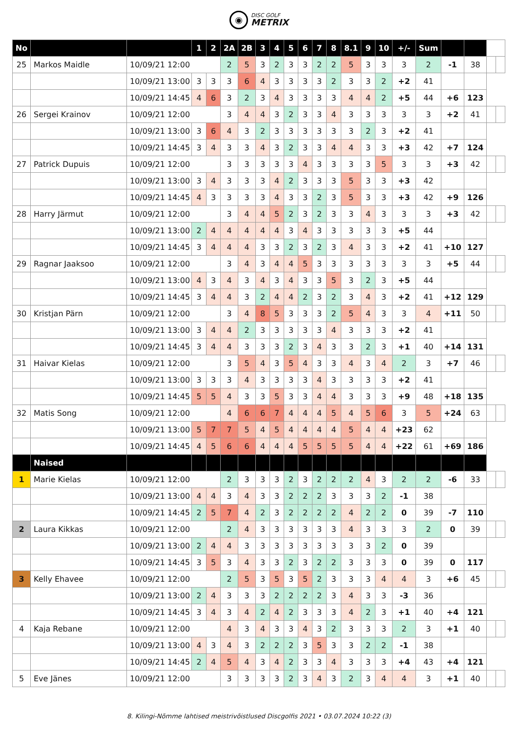◉
DISC GOLF
METRIX
| No | | | 1 | 2 | 2A | 2B | 3 | 4 | 5 | 6 | 7 | 8 | 8.1 | 9 | 10 | +/- | Sum | | | | |
| --- | --- | --- | --- | --- | --- | --- | --- | --- | --- | --- | --- | --- | --- | --- | --- | --- | --- | --- | --- | --- | --- |
| 25 | Markos Maidle | 10/09/21 12:00 | | | 2 | 5 | 3 | 2 | 3 | 3 | 2 | 2 | 5 | 3 | 3 | 3 | 2 | -1 | 38 | | |
| | | 10/09/21 13:00 | 3 | 3 | 3 | 6 | 4 | 3 | 3 | 3 | 3 | 2 | 3 | 3 | 2 | +2 | 41 | | | | |
| | | 10/09/21 14:45 | 4 | 6 | 3 | 2 | 3 | 4 | 3 | 3 | 3 | 3 | 4 | 4 | 2 | +5 | 44 | +6 | 123 | | |
| 26 | Sergei Krainov | 10/09/21 12:00 | | | 3 | 4 | 4 | 3 | 2 | 3 | 3 | 4 | 3 | 3 | 3 | 3 | 3 | +2 | 41 | | |
| | | 10/09/21 13:00 | 3 | 6 | 4 | 3 | 2 | 3 | 3 | 3 | 3 | 3 | 3 | 2 | 3 | +2 | 41 | | | | |
| | | 10/09/21 14:45 | 3 | 4 | 3 | 3 | 4 | 3 | 2 | 3 | 3 | 4 | 4 | 3 | 3 | +3 | 42 | +7 | 124 | | |
| 27 | Patrick Dupuis | 10/09/21 12:00 | | | 3 | 3 | 3 | 3 | 3 | 4 | 3 | 3 | 3 | 3 | 5 | 3 | 3 | +3 | 42 | | |
| | | 10/09/21 13:00 | 3 | 4 | 3 | 3 | 3 | 4 | 2 | 3 | 3 | 3 | 5 | 3 | 3 | +3 | 42 | | | | |
| | | 10/09/21 14:45 | 4 | 3 | 3 | 3 | 3 | 4 | 3 | 3 | 2 | 3 | 5 | 3 | 3 | +3 | 42 | +9 | 126 | | |
| 28 | Harry Järmut | 10/09/21 12:00 | | | 3 | 4 | 4 | 5 | 2 | 3 | 2 | 3 | 3 | 4 | 3 | 3 | 3 | +3 | 42 | | |
| | | 10/09/21 13:00 | 2 | 4 | 4 | 4 | 4 | 4 | 3 | 4 | 3 | 3 | 3 | 3 | 3 | +5 | 44 | | | | |
| | | 10/09/21 14:45 | 3 | 4 | 4 | 4 | 3 | 3 | 2 | 3 | 2 | 3 | 4 | 3 | 3 | +2 | 41 | +10 | 127 | | |
| 29 | Ragnar Jaaksoo | 10/09/21 12:00 | | | 3 | 4 | 3 | 4 | 4 | 5 | 3 | 3 | 3 | 3 | 3 | 3 | 3 | +5 | 44 | | |
| | | 10/09/21 13:00 | 4 | 3 | 4 | 3 | 4 | 3 | 4 | 3 | 3 | 5 | 3 | 2 | 3 | +5 | 44 | | | | |
| | | 10/09/21 14:45 | 3 | 4 | 4 | 3 | 2 | 4 | 4 | 2 | 3 | 2 | 3 | 4 | 3 | +2 | 41 | +12 | 129 | | |
| 30 | Kristjan Pärn | 10/09/21 12:00 | | | 3 | 4 | 8 | 5 | 3 | 3 | 3 | 2 | 5 | 4 | 3 | 3 | 4 | +11 | 50 | | |
| | | 10/09/21 13:00 | 3 | 4 | 4 | 2 | 3 | 3 | 3 | 3 | 3 | 4 | 3 | 3 | 3 | +2 | 41 | | | | |
| | | 10/09/21 14:45 | 3 | 4 | 4 | 3 | 3 | 3 | 2 | 3 | 4 | 3 | 3 | 2 | 3 | +1 | 40 | +14 | 131 | | |
| 31 | Haivar Kielas | 10/09/21 12:00 | | | 3 | 5 | 4 | 3 | 5 | 4 | 3 | 3 | 4 | 3 | 4 | 2 | 3 | +7 | 46 | | |
| | | 10/09/21 13:00 | 3 | 3 | 3 | 4 | 3 | 3 | 3 | 3 | 4 | 3 | 3 | 3 | 3 | +2 | 41 | | | | |
| | | 10/09/21 14:45 | 5 | 5 | 4 | 3 | 3 | 5 | 3 | 3 | 4 | 4 | 3 | 3 | 3 | +9 | 48 | +18 | 135 | | |
| 32 | Matis Song | 10/09/21 12:00 | | | 4 | 6 | 6 | 7 | 4 | 4 | 4 | 5 | 4 | 5 | 6 | 3 | 5 | +24 | 63 | | |
| | | 10/09/21 13:00 | 5 | 7 | 7 | 5 | 4 | 5 | 4 | 4 | 4 | 4 | 5 | 4 | 4 | +23 | 62 | | | | |
| | | 10/09/21 14:45 | 4 | 5 | 6 | 6 | 4 | 4 | 4 | 5 | 5 | 5 | 5 | 4 | 4 | +22 | 61 | +69 | 186 | | |
| | Naised | | | | | | | | | | | | | | | | | | | | |
| 1 | Marie Kielas | 10/09/21 12:00 | | | 2 | 3 | 3 | 3 | 2 | 3 | 2 | 2 | 2 | 4 | 3 | 2 | 2 | -6 | 33 | | |
| | | 10/09/21 13:00 | 4 | 4 | 3 | 4 | 3 | 3 | 2 | 2 | 2 | 3 | 3 | 3 | 2 | -1 | 38 | | | | |
| | | 10/09/21 14:45 | 2 | 5 | 7 | 4 | 2 | 3 | 2 | 2 | 2 | 2 | 4 | 2 | 2 | 0 | 39 | -7 | 110 | | |
| 2 | Laura Kikkas | 10/09/21 12:00 | | | 2 | 4 | 3 | 3 | 3 | 3 | 3 | 3 | 4 | 3 | 3 | 3 | 2 | 0 | 39 | | |
| | | 10/09/21 13:00 | 2 | 4 | 4 | 3 | 3 | 3 | 3 | 3 | 3 | 3 | 3 | 3 | 2 | 0 | 39 | | | | |
| | | 10/09/21 14:45 | 3 | 5 | 3 | 4 | 3 | 3 | 2 | 3 | 2 | 2 | 3 | 3 | 3 | 0 | 39 | 0 | 117 | | |
| 3 | Kelly Ehavee | 10/09/21 12:00 | | | 2 | 5 | 3 | 5 | 3 | 5 | 2 | 3 | 3 | 3 | 4 | 4 | 3 | +6 | 45 | | |
| | | 10/09/21 13:00 | 2 | 4 | 3 | 3 | 3 | 2 | 2 | 2 | 2 | 3 | 4 | 3 | 3 | -3 | 36 | | | | |
| | | 10/09/21 14:45 | 3 | 4 | 3 | 4 | 2 | 4 | 2 | 3 | 3 | 3 | 4 | 2 | 3 | +1 | 40 | +4 | 121 | | |
| 4 | Kaja Rebane | 10/09/21 12:00 | | | 4 | 3 | 4 | 3 | 3 | 4 | 3 | 2 | 3 | 3 | 3 | 2 | 3 | +1 | 40 | | |
| | | 10/09/21 13:00 | 4 | 3 | 4 | 3 | 2 | 2 | 2 | 3 | 5 | 3 | 3 | 2 | 2 | -1 | 38 | | | | |
| | | 10/09/21 14:45 | 2 | 4 | 5 | 4 | 3 | 4 | 2 | 3 | 3 | 4 | 3 | 3 | 3 | +4 | 43 | +4 | 121 | | |
| 5 | Eve Jänes | 10/09/21 12:00 | | | 3 | 3 | 3 | 3 | 2 | 3 | 4 | 3 | 2 | 3 | 4 | 4 | 3 | +1 | 40 | | |
8. Kilingi-Nõmme lahtised meistrivõistlused Discgolfis 2021 • 03.07.2024 10:22 (3)